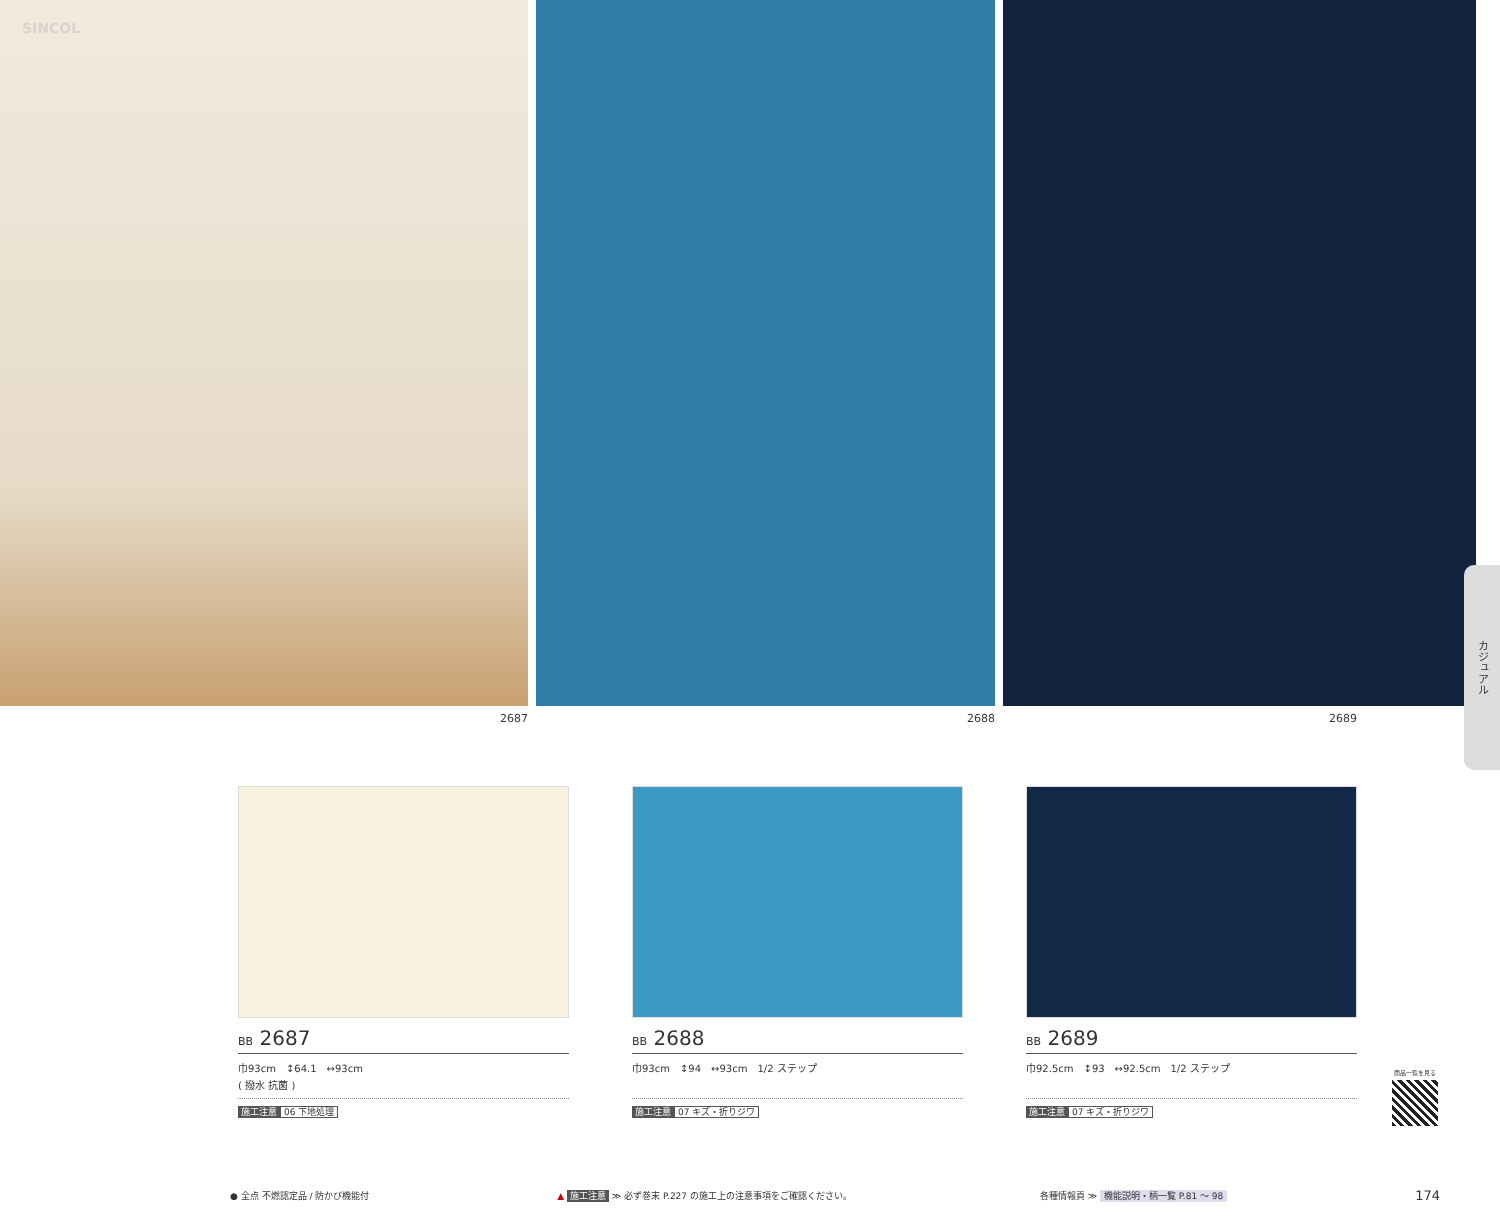SINCOL
2687 2688 2689
カジュアル
BB 2687
巾93cm　↕64.1　↔93cm
( 撥水 抗菌 )
施工注意 06 下地処理
BB 2688
巾93cm　↕94　↔93cm　1/2 ステップ
施工注意 07 キズ・折りジワ
BB 2689
巾92.5cm　↕93　↔92.5cm　1/2 ステップ
施工注意 07 キズ・折りジワ
商品一覧を見る
● 全点 不燃認定品 / 防かび機能付 ▲ 施工注意 ≫ 必ず巻末 P.227 の施工上の注意事項をご確認ください。 各種情報頁 ≫ 機能説明・柄一覧 P.81 ～ 98 174